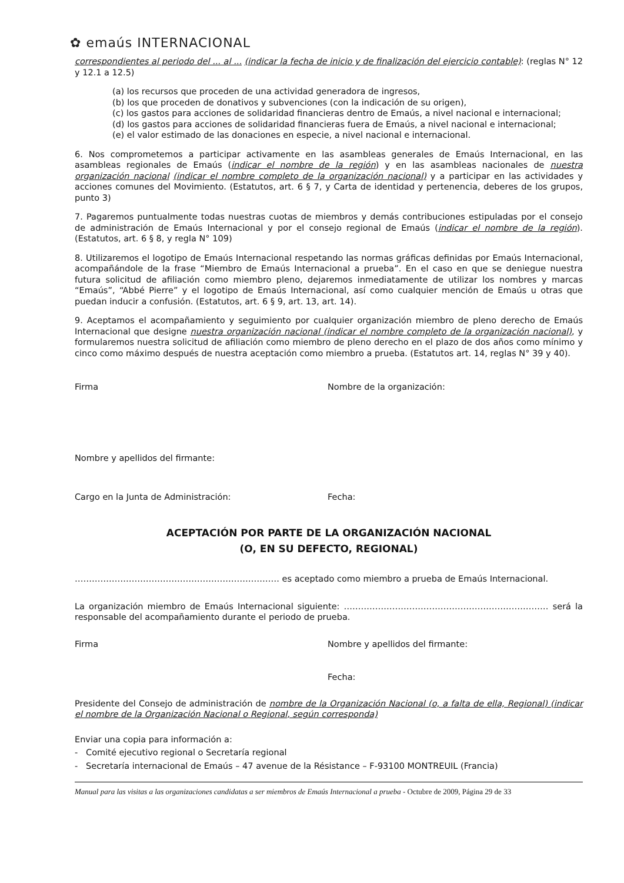✿ emaús INTERNACIONAL
correspondientes al periodo del ... al ... (indicar la fecha de inicio y de finalización del ejercicio contable): (reglas N° 12 y 12.1 a 12.5)
(a) los recursos que proceden de una actividad generadora de ingresos,
(b) los que proceden de donativos y subvenciones (con la indicación de su origen),
(c) los gastos para acciones de solidaridad financieras dentro de Emaús, a nivel nacional e internacional;
(d) los gastos para acciones de solidaridad financieras fuera de Emaús, a nivel nacional e internacional;
(e) el valor estimado de las donaciones en especie, a nivel nacional e internacional.
6. Nos comprometemos a participar activamente en las asambleas generales de Emaús Internacional, en las asambleas regionales de Emaús (indicar el nombre de la región) y en las asambleas nacionales de nuestra organización nacional (indicar el nombre completo de la organización nacional) y a participar en las actividades y acciones comunes del Movimiento. (Estatutos, art. 6 § 7, y Carta de identidad y pertenencia, deberes de los grupos, punto 3)
7. Pagaremos puntualmente todas nuestras cuotas de miembros y demás contribuciones estipuladas por el consejo de administración de Emaús Internacional y por el consejo regional de Emaús (indicar el nombre de la región). (Estatutos, art. 6 § 8, y regla N° 109)
8. Utilizaremos el logotipo de Emaús Internacional respetando las normas gráficas definidas por Emaús Internacional, acompañándole de la frase “Miembro de Emaús Internacional a prueba”. En el caso en que se deniegue nuestra futura solicitud de afiliación como miembro pleno, dejaremos inmediatamente de utilizar los nombres y marcas “Emaús”, “Abbé Pierre” y el logotipo de Emaús Internacional, así como cualquier mención de Emaús u otras que puedan inducir a confusión. (Estatutos, art. 6 § 9, art. 13, art. 14).
9. Aceptamos el acompañamiento y seguimiento por cualquier organización miembro de pleno derecho de Emaús Internacional que designe nuestra organización nacional (indicar el nombre completo de la organización nacional), y formularemos nuestra solicitud de afiliación como miembro de pleno derecho en el plazo de dos años como mínimo y cinco como máximo después de nuestra aceptación como miembro a prueba. (Estatutos art. 14, reglas N° 39 y 40).
Firma Nombre de la organización:
Nombre y apellidos del firmante:
Cargo en la Junta de Administración: Fecha:
ACEPTACIÓN POR PARTE DE LA ORGANIZACIÓN NACIONAL
(O, EN SU DEFECTO, REGIONAL)
……………………………………………………………… es aceptado como miembro a prueba de Emaús Internacional.
La organización miembro de Emaús Internacional siguiente: ……………………………………………………………… será la responsable del acompañamiento durante el periodo de prueba.
Firma Nombre y apellidos del firmante:
Fecha:
Presidente del Consejo de administración de nombre de la Organización Nacional (o, a falta de ella, Regional) (indicar el nombre de la Organización Nacional o Regional, según corresponda)
Enviar una copia para información a:
- Comité ejecutivo regional o Secretaría regional
- Secretaría internacional de Emaús – 47 avenue de la Résistance – F-93100 MONTREUIL (Francia)
Manual para las visitas a las organizaciones candidatas a ser miembros de Emaús Internacional a prueba - Octubre de 2009, Página 29 de 33